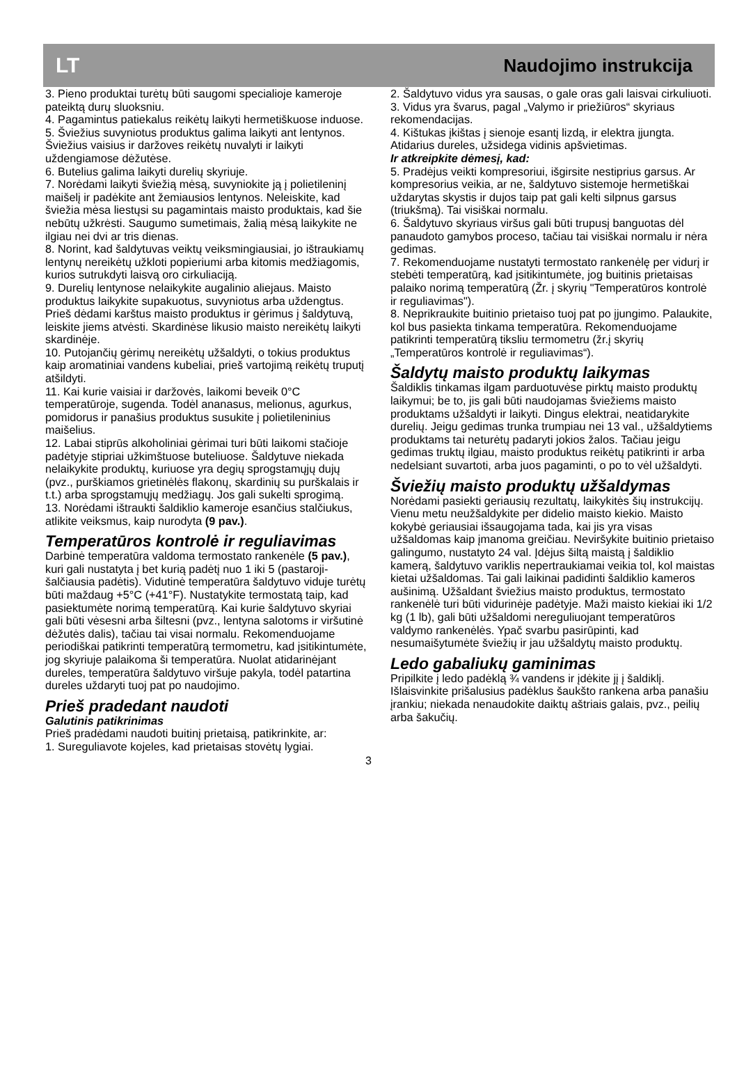LT Naudojimo instrukcija
3. Pieno produktai turėtų būti saugomi specialioje kameroje pateiktą durų sluoksniu.
4. Pagamintus patiekalus reikėtų laikyti hermetiškuose induose.
5. Šviežius suvyniotus produktus galima laikyti ant lentynos. Šviežius vaisius ir daržoves reikėtų nuvalyti ir laikyti uždengiamose dėžutėse.
6. Butelius galima laikyti durelių skyriuje.
7. Norėdami laikyti šviežią mėsą, suvyniokite ją į polietileninį maišelį ir padėkite ant žemiausios lentynos. Neleiskite, kad šviežia mėsa liestųsi su pagamintais maisto produktais, kad šie nebūtų užkrėsti. Saugumo sumetimais, žalią mėsą laikykite ne ilgiau nei dvi ar tris dienas.
8. Norint, kad šaldytuvas veiktų veiksmingiausiai, jo ištraukiamų lentynų nereikėtų užkloti popieriumi arba kitomis medžiagomis, kurios sutrukdyti laisvą oro cirkuliaciją.
9. Durelių lentynose nelaikykite augalinio aliejaus. Maisto produktus laikykite supakuotus, suvyniotus arba uždengtus. Prieš dėdami karštus maisto produktus ir gėrimus į šaldytuvą, leiskite jiems atvėsti. Skardinėse likusio maisto nereikėtų laikyti skardinėje.
10. Putojančių gėrimų nereikėtų užšaldyti, o tokius produktus kaip aromatiniai vandens kubeliai, prieš vartojimą reikėtų truputį atšildyti.
11. Kai kurie vaisiai ir daržovės, laikomi beveik 0°C temperatūroje, sugenda. Todėl ananasus, melionus, agurkus, pomidorus ir panašius produktus susukite į polietileninius maišelius.
12. Labai stiprūs alkoholiniai gėrimai turi būti laikomi stačioje padėtyje stipriai užkimštuose buteliuose. Šaldytuve niekada nelaikykite produktų, kuriuose yra degių sprogstamųjų dujų (pvz., purškiamos grietinėlės flakonų, skardinių su purškalais ir t.t.) arba sprogstamųjų medžiagų. Jos gali sukelti sprogimą.
13. Norėdami ištraukti šaldiklio kameroje esančius stalčiukus, atlikite veiksmus, kaip nurodyta (9 pav.).
Temperatūros kontrolė ir reguliavimas
Darbinė temperatūra valdoma termostato rankenėle (5 pav.), kuri gali nustatyta į bet kurią padėtį nuo 1 iki 5 (pastaroji- šalčiausia padėtis). Vidutinė temperatūra šaldytuvo viduje turėtų būti maždaug +5°C (+41°F). Nustatykite termostatą taip, kad pasiektumėte norimą temperatūrą. Kai kurie šaldytuvo skyriai gali būti vėsesni arba šiltesni (pvz., lentyna salotoms ir viršutinė dėžutės dalis), tačiau tai visai normalu. Rekomenduojame periodiškai patikrinti temperatūrą termometru, kad įsitikintumėte, jog skyriuje palaikoma ši temperatūra. Nuolat atidarinėjant dureles, temperatūra šaldytuvo viršuje pakyla, todėl patartina dureles uždaryti tuoj pat po naudojimo.
Prieš pradedant naudoti
Galutinis patikrinimas
Prieš pradėdami naudoti buitinį prietaisą, patikrinkite, ar:
1. Sureguliavote kojeles, kad prietaisas stovėtų lygiai.
2. Šaldytuvo vidus yra sausas, o gale oras gali laisvai cirkuliuoti.
3. Vidus yra švarus, pagal „Valymo ir priežiūros“ skyriaus rekomendacijas.
4. Kištukas įkištas į sienoje esantį lizdą, ir elektra įjungta. Atidarius dureles, užsidega vidinis apšvietimas.
Ir atkreipkite dėmesį, kad:
5. Pradėjus veikti kompresoriui, išgirsite nestiprius garsus. Ar kompresorius veikia, ar ne, šaldytuvo sistemoje hermetiškai uždarytas skystis ir dujos taip pat gali kelti silpnus garsus (triukšmą). Tai visiškai normalu.
6. Šaldytuvo skyriaus viršus gali būti trupusį banguotas dėl panaudoto gamybos proceso, tačiau tai visiškai normalu ir nėra gedimas.
7. Rekomenduojame nustatyti termostato rankenėlę per vidurį ir stebėti temperatūrą, kad įsitikintumėte, jog buitinis prietaisas palaiko norimą temperatūrą (Žr. į skyrių "Temperatūros kontrolė ir reguliavimas").
8. Neprikraukite buitinio prietaiso tuoj pat po įjungimo. Palaukite, kol bus pasiekta tinkama temperatūra. Rekomenduojame patikrinti temperatūrą tiksliu termometru (žr.į skyrių „Temperatūros kontrolė ir reguliavimas“).
Šaldytų maisto produktų laikymas
Šaldiklis tinkamas ilgam parduotuvėse pirktų maisto produktų laikymui; be to, jis gali būti naudojamas šviežiems maisto produktams užšaldyti ir laikyti. Dingus elektrai, neatidarykite durelių. Jeigu gedimas trunka trumpiau nei 13 val., užšaldytiems produktams tai neturėtų padaryti jokios žalos. Tačiau jeigu gedimas truktų ilgiau, maisto produktus reikėtų patikrinti ir arba nedelsiant suvartoti, arba juos pagaminti, o po to vėl užšaldyti.
Šviežių maisto produktų užšaldymas
Norėdami pasiekti geriausių rezultatų, laikykitės šių instrukcijų. Vienu metu neužšaldykite per didelio maisto kiekio. Maisto kokybė geriausiai išsaugojama tada, kai jis yra visas užšaldomas kaip įmanoma greičiau. Neviršykite buitinio prietaiso galingumo, nustatyto 24 val. Įdėjus šiltą maistą į šaldiklio kamerą, šaldytuvo variklis nepertraukiamai veikia tol, kol maistas kietai užšaldomas. Tai gali laikinai padidinti šaldiklio kameros aušinimą. Užšaldant šviežius maisto produktus, termostato rankenėlė turi būti vidurinėje padėtyje. Maži maisto kiekiai iki 1/2 kg (1 lb), gali būti užšaldomi nereguliuojant temperatūros valdymo rankenėlės. Ypač svarbu pasirūpinti, kad nesumaišytumėte šviežių ir jau užšaldytų maisto produktų.
Ledo gabaliukų gaminimas
Pripilkite į ledo padėklą ¾ vandens ir įdėkite jį į šaldiklį. Išlaisvinkite prišalusius padėklus šaukšto rankena arba panašiu įrankiu; niekada nenaudokite daiktų aštriais galais, pvz., peilių arba šakučių.
3